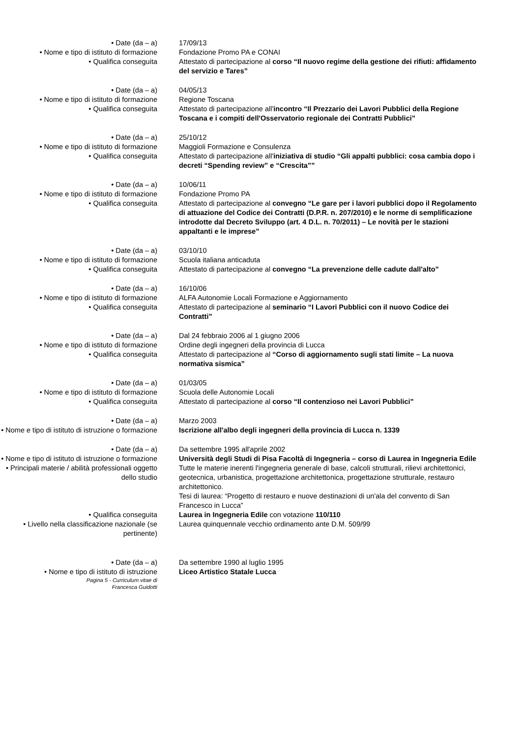• Date (da – a) 17/09/13
• Nome e tipo di istituto di formazione
Fondazione Promo PA e CONAI
• Qualifica conseguita Attestato di partecipazione al corso “Il nuovo regime della gestione dei rifiuti: affidamento del servizio e Tares”
• Date (da – a) 04/05/13
• Nome e tipo di istituto di formazione
Regione Toscana
• Qualifica conseguita Attestato di partecipazione all'incontro “Il Prezzario dei Lavori Pubblici della Regione Toscana e i compiti dell'Osservatorio regionale dei Contratti Pubblici”
• Date (da – a) 25/10/12
• Nome e tipo di istituto di formazione
Maggioli Formazione e Consulenza
• Qualifica conseguita Attestato di partecipazione all'iniziativa di studio “Gli appalti pubblici: cosa cambia dopo i decreti “Spending review” e “Crescita””
• Date (da – a) 10/06/11
• Nome e tipo di istituto di formazione
Fondazione Promo PA
• Qualifica conseguita Attestato di partecipazione al convegno “Le gare per i lavori pubblici dopo il Regolamento di attuazione del Codice dei Contratti (D.P.R. n. 207/2010) e le norme di semplificazione introdotte dal Decreto Sviluppo (art. 4 D.L. n. 70/2011) – Le novità per le stazioni appaltanti e le imprese”
• Date (da – a) 03/10/10
• Nome e tipo di istituto di formazione
Scuola italiana anticaduta
• Qualifica conseguita Attestato di partecipazione al convegno “La prevenzione delle cadute dall'alto”
• Date (da – a) 16/10/06
• Nome e tipo di istituto di formazione
ALFA Autonomie Locali Formazione e Aggiornamento
• Qualifica conseguita Attestato di partecipazione al seminario “I Lavori Pubblici con il nuovo Codice dei Contratti”
• Date (da – a) Dal 24 febbraio 2006 al 1 giugno 2006
• Nome e tipo di istituto di formazione
Ordine degli ingegneri della provincia di Lucca
• Qualifica conseguita Attestato di partecipazione al “Corso di aggiornamento sugli stati limite – La nuova normativa sismica”
• Date (da – a) 01/03/05
• Nome e tipo di istituto di formazione
Scuola delle Autonomie Locali
• Qualifica conseguita Attestato di partecipazione al corso “Il contenzioso nei Lavori Pubblici”
• Date (da – a) Marzo 2003
• Nome e tipo di istituto di istruzione o formazione
Iscrizione all'albo degli ingegneri della provincia di Lucca n. 1339
• Date (da – a) Da settembre 1995 all'aprile 2002
• Nome e tipo di istituto di istruzione o formazione
Università degli Studi di Pisa Facoltà di Ingegneria – corso di Laurea in Ingegneria Edile
• Principali materie / abilità professionali oggetto dello studio
Tutte le materie inerenti l'ingegneria generale di base, calcoli strutturali, rilievi architettonici, geotecnica, urbanistica, progettazione architettonica, progettazione strutturale, restauro architettonico.
Tesi di laurea: “Progetto di restauro e nuove destinazioni di un'ala del convento di San Francesco in Lucca”
• Qualifica conseguita Laurea in Ingegneria Edile con votazione 110/110
• Livello nella classificazione nazionale (se pertinente)
Laurea quinquennale vecchio ordinamento ante D.M. 509/99
• Date (da – a) Da settembre 1990 al luglio 1995
• Nome e tipo di istituto di istruzione
Liceo Artistico Statale Lucca
Pagina 5 - Curriculum vitae di
Francesca Guidotti